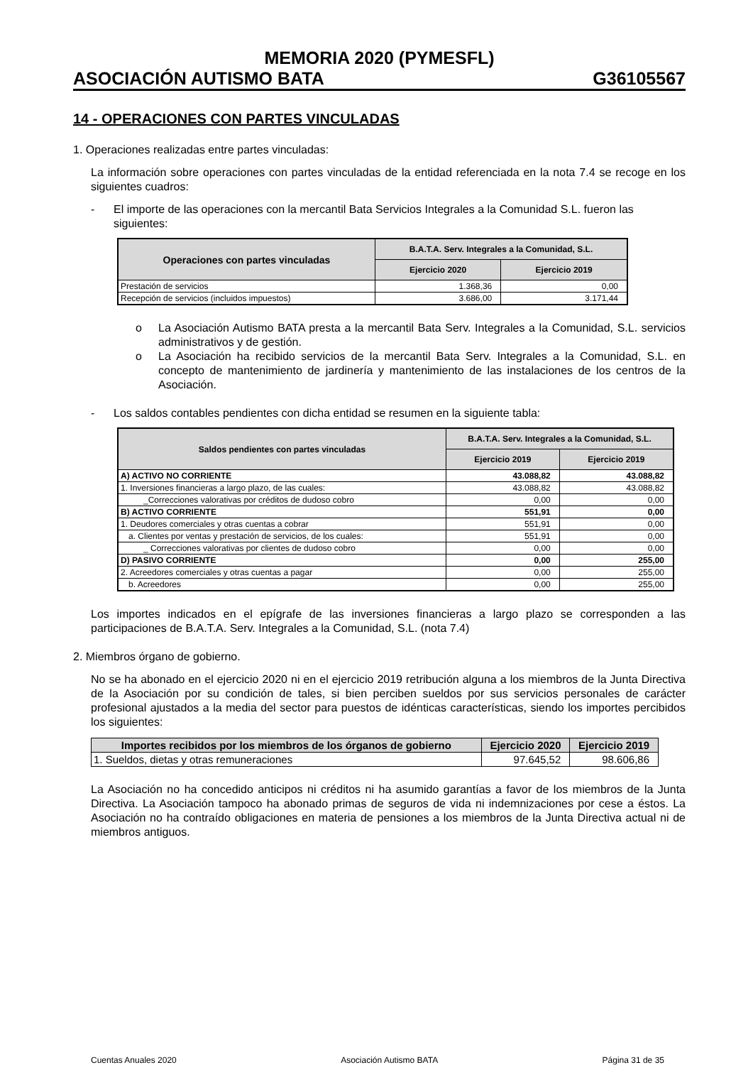MEMORIA 2020 (PYMESFL)
ASOCIACIÓN AUTISMO BATA G36105567
14 - OPERACIONES CON PARTES VINCULADAS
1. Operaciones realizadas entre partes vinculadas:
La información sobre operaciones con partes vinculadas de la entidad referenciada en la nota 7.4 se recoge en los siguientes cuadros:
- El importe de las operaciones con la mercantil Bata Servicios Integrales a la Comunidad S.L. fueron las siguientes:
| Operaciones con partes vinculadas | B.A.T.A. Serv. Integrales a la Comunidad, S.L. | |
| --- | --- | --- |
| | Ejercicio 2020 | Ejercicio 2019 |
| Prestación de servicios | 1.368,36 | 0,00 |
| Recepción de servicios (incluidos impuestos) | 3.686,00 | 3.171,44 |
o La Asociación Autismo BATA presta a la mercantil Bata Serv. Integrales a la Comunidad, S.L. servicios administrativos y de gestión.
o La Asociación ha recibido servicios de la mercantil Bata Serv. Integrales a la Comunidad, S.L. en concepto de mantenimiento de jardinería y mantenimiento de las instalaciones de los centros de la Asociación.
- Los saldos contables pendientes con dicha entidad se resumen en la siguiente tabla:
| Saldos pendientes con partes vinculadas | B.A.T.A. Serv. Integrales a la Comunidad, S.L. | |
| --- | --- | --- |
| | Ejercicio 2019 | Ejercicio 2019 |
| A) ACTIVO NO CORRIENTE | 43.088,82 | 43.088,82 |
| 1. Inversiones financieras a largo plazo, de las cuales: | 43.088,82 | 43.088,82 |
| _Correcciones valorativas por créditos de dudoso cobro | 0,00 | 0,00 |
| B) ACTIVO CORRIENTE | 551,91 | 0,00 |
| 1. Deudores comerciales y otras cuentas a cobrar | 551,91 | 0,00 |
| a. Clientes por ventas y prestación de servicios, de los cuales: | 551,91 | 0,00 |
| _ Correcciones valorativas por clientes de dudoso cobro | 0,00 | 0,00 |
| D) PASIVO CORRIENTE | 0,00 | 255,00 |
| 2. Acreedores comerciales y otras cuentas a pagar | 0,00 | 255,00 |
| b. Acreedores | 0,00 | 255,00 |
Los importes indicados en el epígrafe de las inversiones financieras a largo plazo se corresponden a las participaciones de B.A.T.A. Serv. Integrales a la Comunidad, S.L. (nota 7.4)
2. Miembros órgano de gobierno.
No se ha abonado en el ejercicio 2020 ni en el ejercicio 2019 retribución alguna a los miembros de la Junta Directiva de la Asociación por su condición de tales, si bien perciben sueldos por sus servicios personales de carácter profesional ajustados a la media del sector para puestos de idénticas características, siendo los importes percibidos los siguientes:
| Importes recibidos por los miembros de los órganos de gobierno | Ejercicio 2020 | Ejercicio 2019 |
| --- | --- | --- |
| 1. Sueldos, dietas y otras remuneraciones | 97.645,52 | 98.606,86 |
La Asociación no ha concedido anticipos ni créditos ni ha asumido garantías a favor de los miembros de la Junta Directiva. La Asociación tampoco ha abonado primas de seguros de vida ni indemnizaciones por cese a éstos. La Asociación no ha contraído obligaciones en materia de pensiones a los miembros de la Junta Directiva actual ni de miembros antiguos.
Cuentas Anuales 2020 Asociación Autismo BATA Página 31 de 35